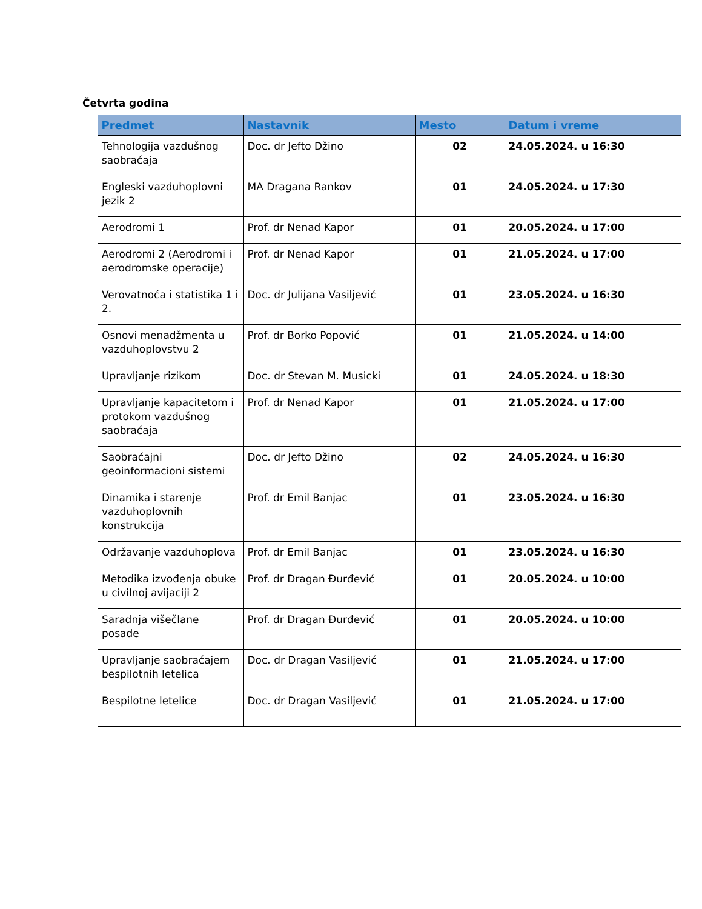Četvrta godina
| Predmet | Nastavnik | Mesto | Datum i vreme |
| --- | --- | --- | --- |
| Tehnologija vazdušnog saobraćaja | Doc. dr Jefto Džino | 02 | 24.05.2024. u 16:30 |
| Engleski vazduhoplovni jezik 2 | MA Dragana Rankov | 01 | 24.05.2024. u 17:30 |
| Aerodromi 1 | Prof. dr Nenad Kapor | 01 | 20.05.2024. u 17:00 |
| Aerodromi 2 (Aerodromi i aerodromske operacije) | Prof. dr Nenad Kapor | 01 | 21.05.2024. u 17:00 |
| Verovatnoća i statistika 1 i 2. | Doc. dr Julijana Vasiljević | 01 | 23.05.2024. u 16:30 |
| Osnovi menadžmenta u vazduhoplovstvu 2 | Prof. dr Borko Popović | 01 | 21.05.2024. u 14:00 |
| Upravljanje rizikom | Doc. dr Stevan M. Musicki | 01 | 24.05.2024. u 18:30 |
| Upravljanje kapacitetom i protokom vazdušnog saobraćaja | Prof. dr Nenad Kapor | 01 | 21.05.2024. u 17:00 |
| Saobraćajni geoinformacioni sistemi | Doc. dr Jefto Džino | 02 | 24.05.2024. u 16:30 |
| Dinamika i starenje vazduhoplovnih konstrukcija | Prof. dr Emil Banjac | 01 | 23.05.2024. u 16:30 |
| Održavanje vazduhoplova | Prof. dr Emil Banjac | 01 | 23.05.2024. u 16:30 |
| Metodika izvođenja obuke u civilnoj avijaciji 2 | Prof. dr Dragan Đurđević | 01 | 20.05.2024. u 10:00 |
| Saradnja višečlane posade | Prof. dr Dragan Đurđević | 01 | 20.05.2024. u 10:00 |
| Upravljanje saobraćajem bespilotnih letelica | Doc. dr Dragan Vasiljević | 01 | 21.05.2024. u 17:00 |
| Bespilotne letelice | Doc. dr Dragan Vasiljević | 01 | 21.05.2024. u 17:00 |